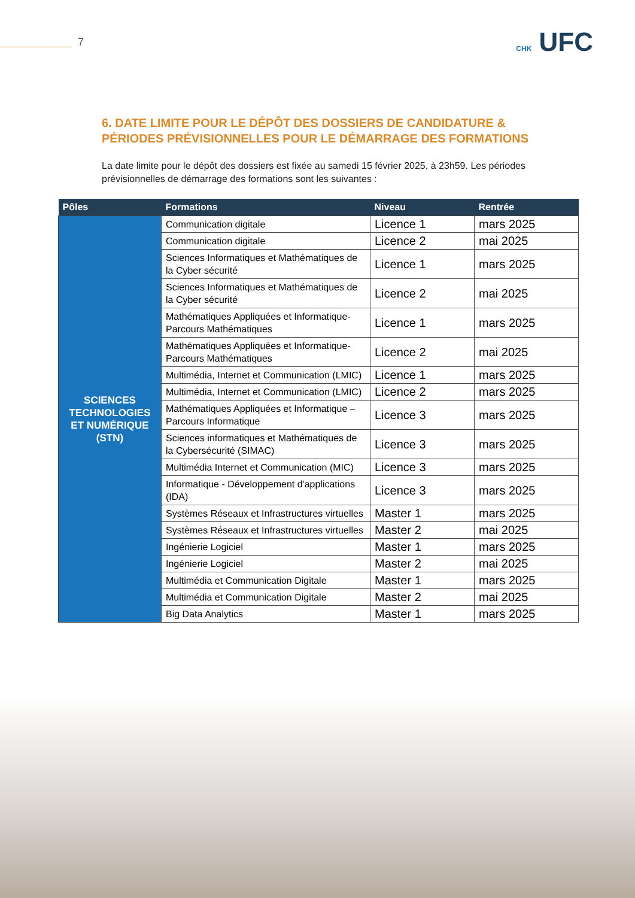7 CHK UFC
6. DATE LIMITE POUR LE DÉPÔT DES DOSSIERS DE CANDIDATURE & PÉRIODES PRÉVISIONNELLES POUR LE DÉMARRAGE DES FORMATIONS
La date limite pour le dépôt des dossiers est fixée au samedi 15 février 2025, à 23h59. Les périodes prévisionnelles de démarrage des formations sont les suivantes :
| Pôles | Formations | Niveau | Rentrée |
| --- | --- | --- | --- |
| SCIENCES TECHNOLOGIES ET NUMÉRIQUE (STN) | Communication digitale | Licence 1 | mars 2025 |
| | Communication digitale | Licence 2 | mai 2025 |
| | Sciences Informatiques et Mathématiques de la Cyber sécurité | Licence 1 | mars 2025 |
| | Sciences Informatiques et Mathématiques de la Cyber sécurité | Licence 2 | mai 2025 |
| | Mathématiques Appliquées et Informatique-Parcours Mathématiques | Licence 1 | mars 2025 |
| | Mathématiques Appliquées et Informatique-Parcours Mathématiques | Licence 2 | mai 2025 |
| | Multimédia, Internet et Communication (LMIC) | Licence 1 | mars 2025 |
| | Multimédia, Internet et Communication (LMIC) | Licence 2 | mars 2025 |
| | Mathématiques Appliquées et Informatique – Parcours Informatique | Licence 3 | mars 2025 |
| | Sciences informatiques et Mathématiques de la Cybersécurité (SIMAC) | Licence 3 | mars 2025 |
| | Multimédia Internet et Communication (MIC) | Licence 3 | mars 2025 |
| | Informatique - Développement d'applications (IDA) | Licence 3 | mars 2025 |
| | Systèmes Réseaux et Infrastructures virtuelles | Master 1 | mars 2025 |
| | Systèmes Réseaux et Infrastructures virtuelles | Master 2 | mai 2025 |
| | Ingénierie Logiciel | Master 1 | mars 2025 |
| | Ingénierie Logiciel | Master 2 | mai 2025 |
| | Multimédia et Communication Digitale | Master 1 | mars 2025 |
| | Multimédia et Communication Digitale | Master 2 | mai 2025 |
| | Big Data Analytics | Master 1 | mars 2025 |